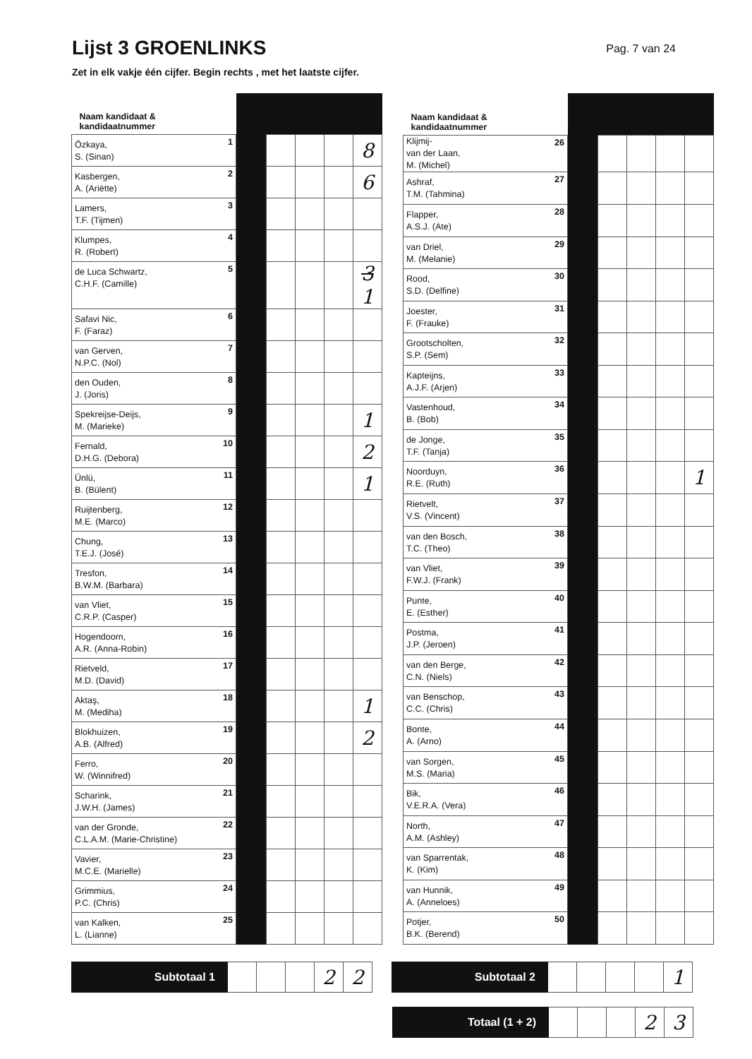Lijst 3 GROENLINKS
Pag. 7 van 24
Zet in elk vakje één cijfer. Begin rechts , met het laatste cijfer.
| Naam kandidaat & kandidaatnummer | | | | | |
| --- | --- | --- | --- | --- | --- |
| 1 Özkaya, S. (Sinan) | | | | | 8 |
| 2 Kasbergen, A. (Ariëtte) | | | | | 6 |
| 3 Lamers, T.F. (Tijmen) | | | | | |
| 4 Klumpes, R. (Robert) | | | | | |
| 5 de Luca Schwartz, C.H.F. (Camille) | | | | | 3 1 |
| 6 Safavi Nic, F. (Faraz) | | | | | |
| 7 van Gerven, N.P.C. (Nol) | | | | | |
| 8 den Ouden, J. (Joris) | | | | | |
| 9 Spekreijse-Deijs, M. (Marieke) | | | | | 1 |
| 10 Fernald, D.H.G. (Debora) | | | | | 2 |
| 11 Ünlü, B. (Bülent) | | | | | 1 |
| 12 Ruijtenberg, M.E. (Marco) | | | | | |
| 13 Chung, T.E.J. (José) | | | | | |
| 14 Tresfon, B.W.M. (Barbara) | | | | | |
| 15 van Vliet, C.R.P. (Casper) | | | | | |
| 16 Hogendoorn, A.R. (Anna-Robin) | | | | | |
| 17 Rietveld, M.D. (David) | | | | | |
| 18 Aktaş, M. (Mediha) | | | | | 1 |
| 19 Blokhuizen, A.B. (Alfred) | | | | | 2 |
| 20 Ferro, W. (Winnifred) | | | | | |
| 21 Scharink, J.W.H. (James) | | | | | |
| 22 van der Gronde, C.L.A.M. (Marie-Christine) | | | | | |
| 23 Vavier, M.C.E. (Marielle) | | | | | |
| 24 Grimmius, P.C. (Chris) | | | | | |
| 25 van Kalken, L. (Lianne) | | | | | |
| Naam kandidaat & kandidaatnummer | | | | | |
| --- | --- | --- | --- | --- | --- |
| 26 Klijmij- van der Laan, M. (Michel) | | | | | |
| 27 Ashraf, T.M. (Tahmina) | | | | | |
| 28 Flapper, A.S.J. (Ate) | | | | | |
| 29 van Driel, M. (Melanie) | | | | | |
| 30 Rood, S.D. (Delfine) | | | | | |
| 31 Joester, F. (Frauke) | | | | | |
| 32 Grootscholten, S.P. (Sem) | | | | | |
| 33 Kapteijns, A.J.F. (Arjen) | | | | | |
| 34 Vastenhoud, B. (Bob) | | | | | |
| 35 de Jonge, T.F. (Tanja) | | | | | |
| 36 Noorduyn, R.E. (Ruth) | | | | | 1 |
| 37 Rietvelt, V.S. (Vincent) | | | | | |
| 38 van den Bosch, T.C. (Theo) | | | | | |
| 39 van Vliet, F.W.J. (Frank) | | | | | |
| 40 Punte, E. (Esther) | | | | | |
| 41 Postma, J.P. (Jeroen) | | | | | |
| 42 van den Berge, C.N. (Niels) | | | | | |
| 43 van Benschop, C.C. (Chris) | | | | | |
| 44 Bonte, A. (Arno) | | | | | |
| 45 van Sorgen, M.S. (Maria) | | | | | |
| 46 Bik, V.E.R.A. (Vera) | | | | | |
| 47 North, A.M. (Ashley) | | | | | |
| 48 van Sparrentak, K. (Kim) | | | | | |
| 49 van Hunnik, A. (Anneloes) | | | | | |
| 50 Potjer, B.K. (Berend) | | | | | |
Subtotaal 1
2 2
Subtotaal 2
1
Totaal (1 + 2)
2 3